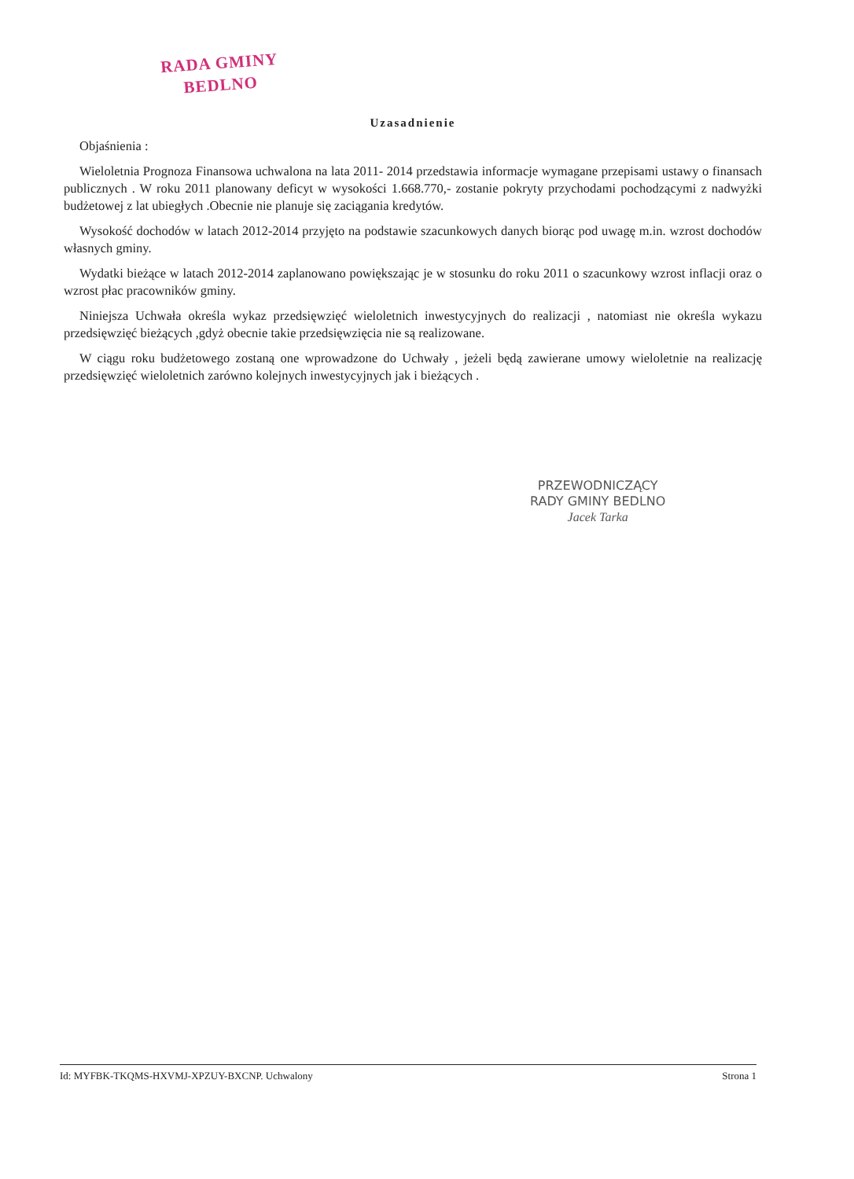RADA GMINY
BEDLNO
Uzasadnienie
Objaśnienia :
Wieloletnia Prognoza Finansowa uchwalona na lata 2011- 2014 przedstawia informacje wymagane przepisami ustawy o finansach publicznych . W roku 2011 planowany deficyt w wysokości 1.668.770,- zostanie pokryty przychodami pochodzącymi z nadwyżki budżetowej z lat ubiegłych .Obecnie nie planuje się zaciągania kredytów.
Wysokość dochodów w latach 2012-2014 przyjęto na podstawie szacunkowych danych biorąc pod uwagę m.in. wzrost dochodów własnych gminy.
Wydatki bieżące w latach 2012-2014 zaplanowano powiększając je w stosunku do roku 2011 o szacunkowy wzrost inflacji oraz o wzrost płac pracowników gminy.
Niniejsza Uchwała określa wykaz przedsięwzięć wieloletnich inwestycyjnych do realizacji , natomiast nie określa wykazu przedsięwzięć bieżących ,gdyż obecnie takie przedsięwzięcia nie są realizowane.
W ciągu roku budżetowego zostaną one wprowadzone do Uchwały , jeżeli będą zawierane umowy wieloletnie na realizację przedsięwzięć wieloletnich zarówno kolejnych inwestycyjnych jak i bieżących .
PRZEWODNICZĄCY
RADY GMINY BEDLNO
Jacek Tarka
Id: MYFBK-TKQMS-HXVMJ-XPZUY-BXCNP. Uchwalony Strona 1